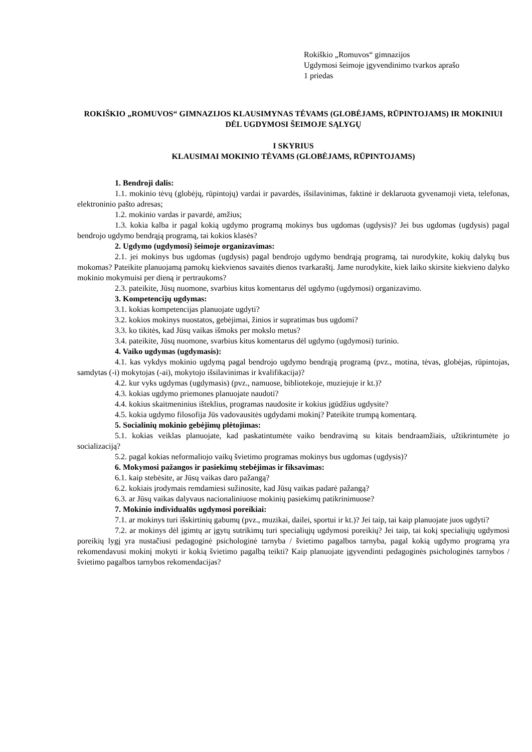Rokiškio „Romuvos“ gimnazijos
Ugdymosi šeimoje įgyvendinimo tvarkos aprašo
1 priedas
ROKIŠKIO „ROMUVOS“ GIMNAZIJOS KLAUSIMYNAS TĖVAMS (GLOBĖJAMS, RŪPINTOJAMS) IR MOKINIUI DĖL UGDYMOSI ŠEIMOJE SĄLYGŲ
I SKYRIUS
KLAUSIMAI MOKINIO TĖVAMS (GLOBĖJAMS, RŪPINTOJAMS)
1. Bendroji dalis:
1.1. mokinio tėvų (globėjų, rūpintojų) vardai ir pavardės, išsilavinimas, faktinė ir deklaruota gyvenamoji vieta, telefonas, elektroninio pašto adresas;
1.2. mokinio vardas ir pavardė, amžius;
1.3. kokia kalba ir pagal kokią ugdymo programą mokinys bus ugdomas (ugdysis)? Jei bus ugdomas (ugdysis) pagal bendrojo ugdymo bendrąją programą, tai kokios klasės?
2. Ugdymo (ugdymosi) šeimoje organizavimas:
2.1. jei mokinys bus ugdomas (ugdysis) pagal bendrojo ugdymo bendrąją programą, tai nurodykite, kokių dalykų bus mokomas? Pateikite planuojamą pamokų kiekvienos savaitės dienos tvarkaraštį. Jame nurodykite, kiek laiko skirsite kiekvieno dalyko mokinio mokymuisi per dieną ir pertraukoms?
2.3. pateikite, Jūsų nuomone, svarbius kitus komentarus dėl ugdymo (ugdymosi) organizavimo.
3. Kompetencijų ugdymas:
3.1. kokias kompetencijas planuojate ugdyti?
3.2. kokios mokinys nuostatos, gebėjimai, žinios ir supratimas bus ugdomi?
3.3. ko tikitės, kad Jūsų vaikas išmoks per mokslo metus?
3.4. pateikite, Jūsų nuomone, svarbius kitus komentarus dėl ugdymo (ugdymosi) turinio.
4. Vaiko ugdymas (ugdymasis):
4.1. kas vykdys mokinio ugdymą pagal bendrojo ugdymo bendrąją programą (pvz., motina, tėvas, globėjas, rūpintojas, samdytas (-i) mokytojas (-ai), mokytojo išsilavinimas ir kvalifikacija)?
4.2. kur vyks ugdymas (ugdymasis) (pvz., namuose, bibliotekoje, muziejuje ir kt.)?
4.3. kokias ugdymo priemones planuojate naudoti?
4.4. kokius skaitmeninius išteklius, programas naudosite ir kokius įgūdžius ugdysite?
4.5. kokia ugdymo filosofija Jūs vadovausitės ugdydami mokinį? Pateikite trumpą komentarą.
5. Socialinių mokinio gebėjimų plėtojimas:
5.1. kokias veiklas planuojate, kad paskatintumėte vaiko bendravimą su kitais bendraamžiais, užtikrintumėte jo socializaciją?
5.2. pagal kokias neformaliojo vaikų švietimo programas mokinys bus ugdomas (ugdysis)?
6. Mokymosi pažangos ir pasiekimų stebėjimas ir fiksavimas:
6.1. kaip stebėsite, ar Jūsų vaikas daro pažangą?
6.2. kokiais įrodymais remdamiesi sužinosite, kad Jūsų vaikas padarė pažangą?
6.3. ar Jūsų vaikas dalyvaus nacionaliniuose mokinių pasiekimų patikrinimuose?
7. Mokinio individualūs ugdymosi poreikiai:
7.1. ar mokinys turi išskirtinių gabumų (pvz., muzikai, dailei, sportui ir kt.)? Jei taip, tai kaip planuojate juos ugdyti?
7.2. ar mokinys dėl įgimtų ar įgytų sutrikimų turi specialiųjų ugdymosi poreikių? Jei taip, tai kokį specialiųjų ugdymosi poreikių lygį yra nustačiusi pedagoginė psichologinė tarnyba / švietimo pagalbos tarnyba, pagal kokią ugdymo programą yra rekomendavusi mokinį mokyti ir kokią švietimo pagalbą teikti? Kaip planuojate įgyvendinti pedagoginės psichologinės tarnybos / švietimo pagalbos tarnybos rekomendacijas?